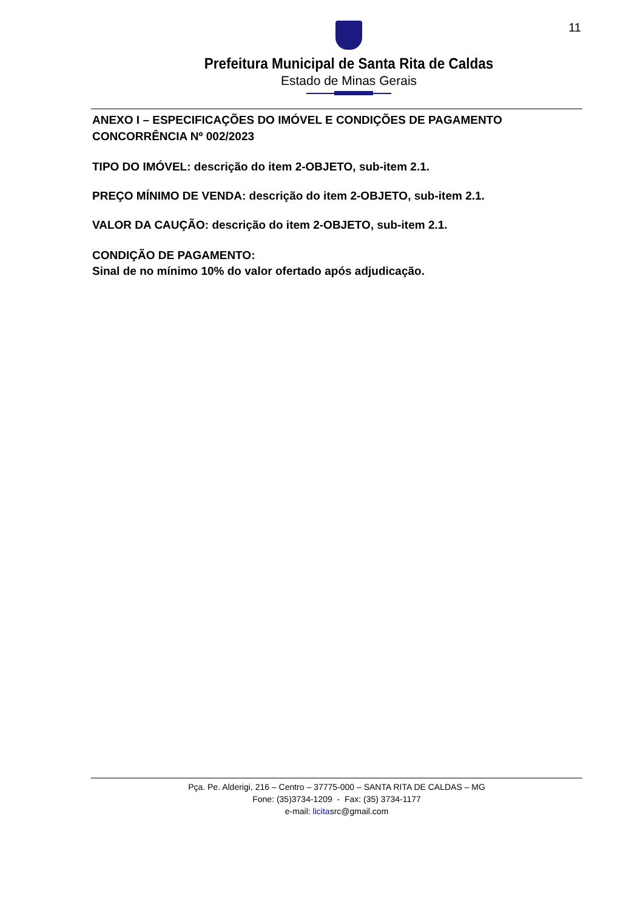11
Prefeitura Municipal de Santa Rita de Caldas
Estado de Minas Gerais
ANEXO I – ESPECIFICAÇÕES DO IMÓVEL E CONDIÇÕES DE PAGAMENTO
CONCORRÊNCIA Nº 002/2023
TIPO DO IMÓVEL: descrição do item 2-OBJETO, sub-item 2.1.
PREÇO MÍNIMO DE VENDA: descrição do item 2-OBJETO, sub-item 2.1.
VALOR DA CAUÇÃO: descrição do item 2-OBJETO, sub-item 2.1.
CONDIÇÃO DE PAGAMENTO:
Sinal de no mínimo 10% do valor ofertado após adjudicação.
Pça. Pe. Alderigi, 216 – Centro – 37775-000 – SANTA RITA DE CALDAS – MG
Fone: (35)3734-1209 - Fax: (35) 3734-1177
e-mail: licitasrc@gmail.com